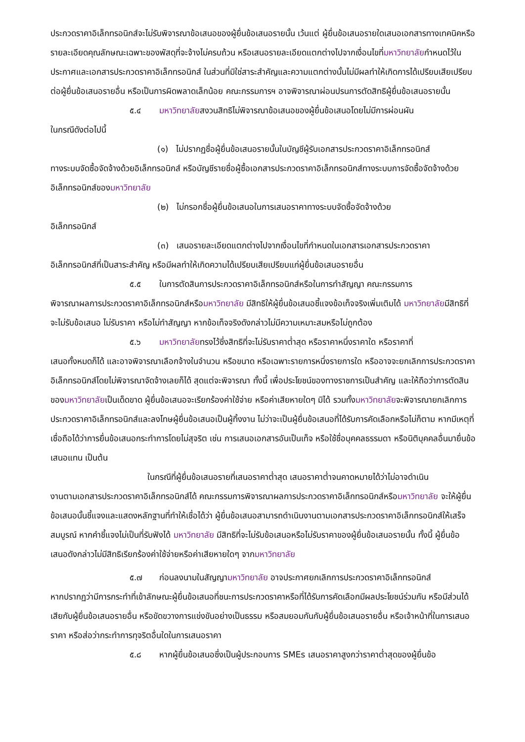ประกวดราคาอิเล็กทรอนิกส์จะไม่รับพิจารณาข้อเสนอของผู้ยื่นข้อเสนอรายนั้น เว้นแต่ ผู้ยื่นข้อเสนอรายใดเสนอเอกสารทางเทคนิคหรือรายละเอียดคุณลักษณะเฉพาะของพัสดุที่จะจ้างไม่ครบถ้วน หรือเสนอรายละเอียดแตกต่างไปจากเงื่อนไขที่มหาวิทยาลัยกำหนดไว้ในประกาศและเอกสารประกวดราคาอิเล็กทรอนิกส์ ในส่วนที่มิใช่สาระสำคัญและความแตกต่างนั้นไม่มีผลทำให้เกิดการได้เปรียบเสียเปรียบต่อผู้ยื่นข้อเสนอรายอื่น หรือเป็นการผิดพลาดเล็กน้อย คณะกรรมการฯ อาจพิจารณาผ่อนปรนการตัดสิทธิผู้ยื่นข้อเสนอรายนั้น
๕.๔ มหาวิทยาลัยสงวนสิทธิไม่พิจารณาข้อเสนอของผู้ยื่นข้อเสนอโดยไม่มีการผ่อนผัน
ในกรณีดังต่อไปนี้
(๑) ไม่ปรากฏชื่อผู้ยื่นข้อเสนอรายนั้นในบัญชีผู้รับเอกสารประกวดราคาอิเล็กทรอนิกส์
ทางระบบจัดซื้อจัดจ้างด้วยอิเล็กทรอนิกส์ หรือบัญชีรายชื่อผู้ซื้อเอกสารประกวดราคาอิเล็กทรอนิกส์ทางระบบการจัดซื้อจัดจ้างด้วยอิเล็กทรอนิกส์ของมหาวิทยาลัย
(๒) ไม่กรอกชื่อผู้ยื่นข้อเสนอในการเสนอราคาทางระบบจัดซื้อจัดจ้างด้วย
อิเล็กทรอนิกส์
(๓) เสนอรายละเอียดแตกต่างไปจากเงื่อนไขที่กำหนดในเอกสารเอกสารประกวดราคา
อิเล็กทรอนิกส์ที่เป็นสาระสำคัญ หรือมีผลทำให้เกิดความได้เปรียบเสียเปรียบแก่ผู้ยื่นข้อเสนอรายอื่น
๕.๕ ในการตัดสินการประกวดราคาอิเล็กทรอนิกส์หรือในการทำสัญญา คณะกรรมการ
พิจารณาผลการประกวดราคาอิเล็กทรอนิกส์หรือมหาวิทยาลัย มีสิทธิให้ผู้ยื่นข้อเสนอชี้แจงข้อเท็จจริงเพิ่มเติมได้ มหาวิทยาลัยมีสิทธิที่จะไม่รับข้อเสนอ ไม่รับราคา หรือไม่ทำสัญญา หากข้อเท็จจริงดังกล่าวไม่มีความเหมาะสมหรือไม่ถูกต้อง
๕.๖ มหาวิทยาลัยทรงไว้ซึ่งสิทธิที่จะไม่รับราคาต่ำสุด หรือราคาหนึ่งราคาใด หรือราคาที่
เสนอทั้งหมดก็ได้ และอาจพิจารณาเลือกจ้างในจำนวน หรือขนาด หรือเฉพาะรายการหนึ่งรายการใด หรืออาจจะยกเลิกการประกวดราคาอิเล็กทรอนิกส์โดยไม่พิจารณาจัดจ้างเลยก็ได้ สุดแต่จะพิจารณา ทั้งนี้ เพื่อประโยชน์ของทางราชการเป็นสำคัญ และให้ถือว่าการตัดสินของมหาวิทยาลัยเป็นเด็ดขาด ผู้ยื่นข้อเสนอจะเรียกร้องค่าใช้จ่าย หรือค่าเสียหายใดๆ มิได้ รวมทั้งมหาวิทยาลัยจะพิจารณายกเลิกการประกวดราคาอิเล็กทรอนิกส์และลงโทษผู้ยื่นข้อเสนอเป็นผู้ทิ้งงาน ไม่ว่าจะเป็นผู้ยื่นข้อเสนอที่ได้รับการคัดเลือกหรือไม่ก็ตาม หากมีเหตุที่เชื่อถือได้ว่าการยื่นข้อเสนอกระทำการโดยไม่สุจริต เช่น การเสนอเอกสารอันเป็นเท็จ หรือใช้ชื่อบุคคลธรรมดา หรือนิติบุคคลอื่นมายื่นข้อเสนอแทน เป็นต้น
ในกรณีที่ผู้ยื่นข้อเสนอรายที่เสนอราคาต่ำสุด เสนอราคาต่ำจนคาดหมายได้ว่าไม่อาจดำเนิน
งานตามเอกสารประกวดราคาอิเล็กทรอนิกส์ได้ คณะกรรมการพิจารณาผลการประกวดราคาอิเล็กทรอนิกส์หรือมหาวิทยาลัย จะให้ผู้ยื่นข้อเสนอนั้นชี้แจงและแสดงหลักฐานที่ทำให้เชื่อได้ว่า ผู้ยื่นข้อเสนอสามารถดำเนินงานตามเอกสารประกวดราคาอิเล็กทรอนิกส์ให้เสร็จสมบูรณ์ หากคำชี้แจงไม่เป็นที่รับฟังได้ มหาวิทยาลัย มีสิทธิที่จะไม่รับข้อเสนอหรือไม่รับราคาของผู้ยื่นข้อเสนอรายนั้น ทั้งนี้ ผู้ยื่นข้อเสนอดังกล่าวไม่มีสิทธิเรียกร้องค่าใช้จ่ายหรือค่าเสียหายใดๆ จากมหาวิทยาลัย
๕.๗ ก่อนลงนามในสัญญามหาวิทยาลัย อาจประกาศยกเลิกการประกวดราคาอิเล็กทรอนิกส์
หากปรากฏว่ามีการกระทำที่เข้าลักษณะผู้ยื่นข้อเสนอที่ชนะการประกวดราคาหรือที่ได้รับการคัดเลือกมีผลประโยชน์ร่วมกัน หรือมีส่วนได้เสียกับผู้ยื่นข้อเสนอรายอื่น หรือขัดขวางการแข่งขันอย่างเป็นธรรม หรือสมยอมกันกับผู้ยื่นข้อเสนอรายอื่น หรือเจ้าหน้าที่ในการเสนอราคา หรือส่อว่ากระทำการทุจริตอื่นใดในการเสนอราคา
๕.๘ หากผู้ยื่นข้อเสนอซึ่งเป็นผู้ประกอบการ SMEs เสนอราคาสูงกว่าราคาต่ำสุดของผู้ยื่นข้อ